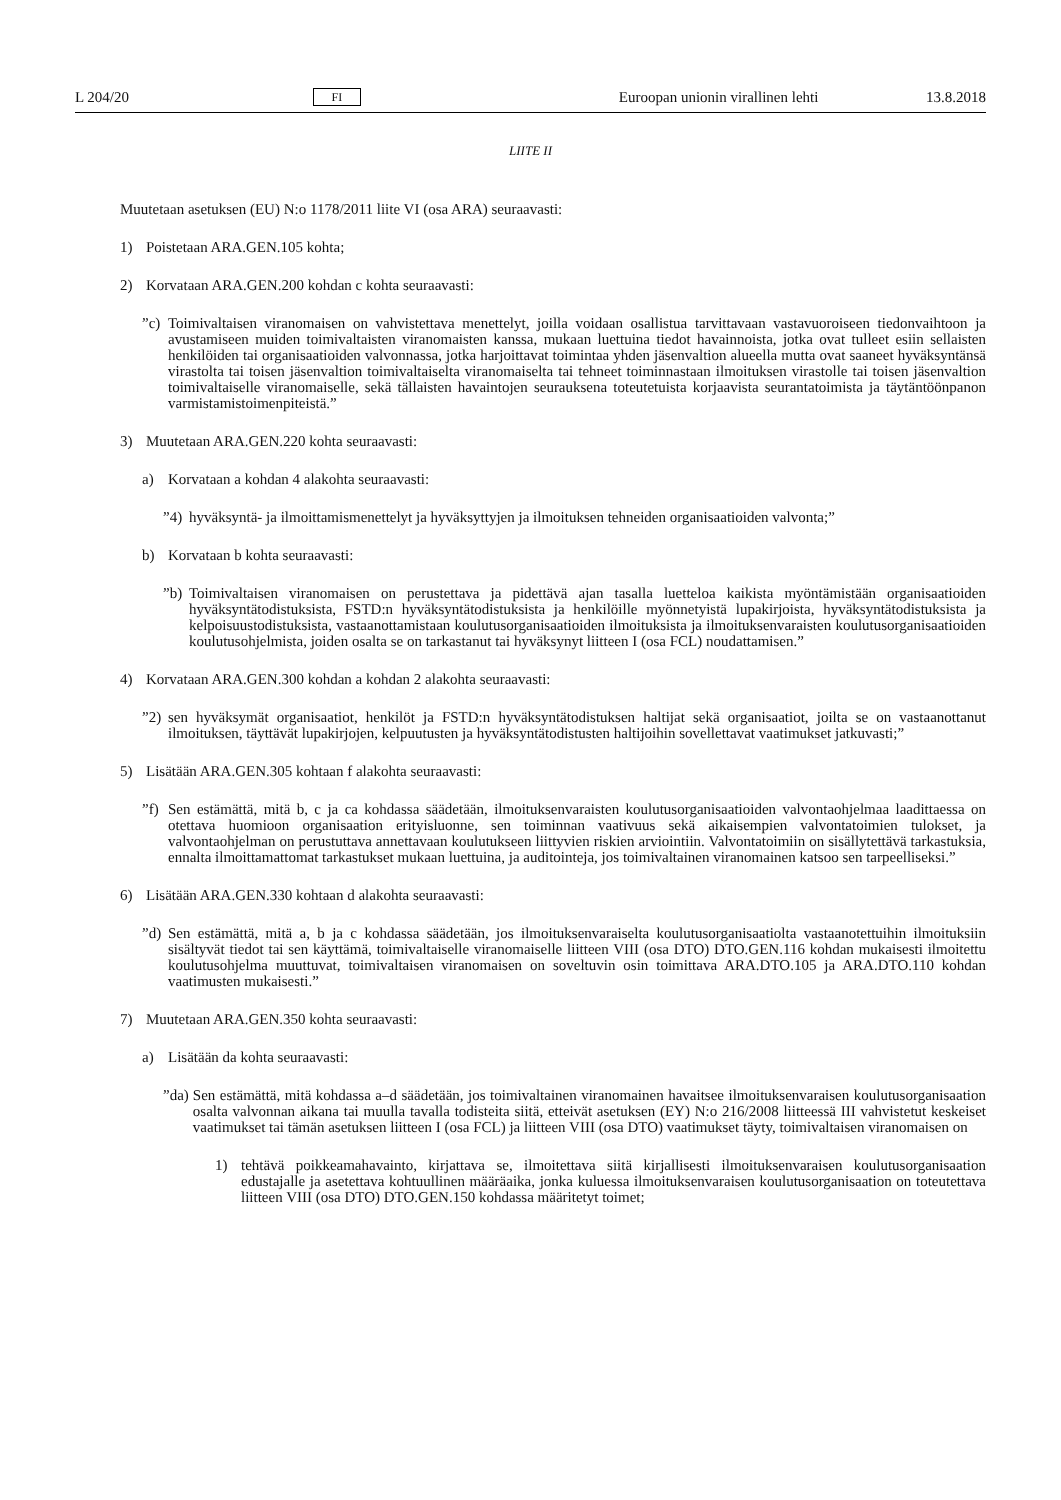L 204/20 FI Euroopan unionin virallinen lehti 13.8.2018
LIITE II
Muutetaan asetuksen (EU) N:o 1178/2011 liite VI (osa ARA) seuraavasti:
1) Poistetaan ARA.GEN.105 kohta;
2) Korvataan ARA.GEN.200 kohdan c kohta seuraavasti:
”c) Toimivaltaisen viranomaisen on vahvistettava menettelyt, joilla voidaan osallistua tarvittavaan vastavuoroiseen tiedonvaihtoon ja avustamiseen muiden toimivaltaisten viranomaisten kanssa, mukaan luettuina tiedot havainnoista, jotka ovat tulleet esiin sellaisten henkilöiden tai organisaatioiden valvonnassa, jotka harjoittavat toimintaa yhden jäsenvaltion alueella mutta ovat saaneet hyväksyntänsä virastolta tai toisen jäsenvaltion toimivaltaiselta viranomaiselta tai tehneet toiminnastaan ilmoituksen virastolle tai toisen jäsenvaltion toimivaltaiselle viranomaiselle, sekä tällaisten havaintojen seurauksena toteutetuista korjaavista seurantatoimista ja täytäntöönpanon varmistamistoimenpiteistä.”
3) Muutetaan ARA.GEN.220 kohta seuraavasti:
a) Korvataan a kohdan 4 alakohta seuraavasti:
”4) hyväksyntä- ja ilmoittamismenettelyt ja hyväksyttyjen ja ilmoituksen tehneiden organisaatioiden valvonta;”
b) Korvataan b kohta seuraavasti:
”b) Toimivaltaisen viranomaisen on perustettava ja pidettävä ajan tasalla luetteloa kaikista myöntämistään organisaatioiden hyväksyntätodistuksista, FSTD:n hyväksyntätodistuksista ja henkilöille myönnetyistä lupakirjoista, hyväksyntätodistuksista ja kelpoisuustodistuksista, vastaanottamistaan koulutusorganisaatioiden ilmoituksista ja ilmoituksenvaraisten koulutusorganisaatioiden koulutusohjelmista, joiden osalta se on tarkastanut tai hyväksynyt liitteen I (osa FCL) noudattamisen.”
4) Korvataan ARA.GEN.300 kohdan a kohdan 2 alakohta seuraavasti:
”2) sen hyväksymät organisaatiot, henkilöt ja FSTD:n hyväksyntätodistuksen haltijat sekä organisaatiot, joilta se on vastaanottanut ilmoituksen, täyttävät lupakirjojen, kelpuutusten ja hyväksyntätodistusten haltijoihin sovellettavat vaatimukset jatkuvasti;”
5) Lisätään ARA.GEN.305 kohtaan f alakohta seuraavasti:
”f) Sen estämättä, mitä b, c ja ca kohdassa säädetään, ilmoituksenvaraisten koulutusorganisaatioiden valvontaohjelmaa laadittaessa on otettava huomioon organisaation erityisluonne, sen toiminnan vaativuus sekä aikaisempien valvontatoimien tulokset, ja valvontaohjelman on perustuttava annettavaan koulutukseen liittyvien riskien arviointiin. Valvontatoimiin on sisällytettävä tarkastuksia, ennalta ilmoittamattomat tarkastukset mukaan luettuina, ja auditointeja, jos toimivaltainen viranomainen katsoo sen tarpeelliseksi.”
6) Lisätään ARA.GEN.330 kohtaan d alakohta seuraavasti:
”d) Sen estämättä, mitä a, b ja c kohdassa säädetään, jos ilmoituksenvaraiselta koulutusorganisaatiolta vastaanotettuihin ilmoituksiin sisältyvät tiedot tai sen käyttämä, toimivaltaiselle viranomaiselle liitteen VIII (osa DTO) DTO.GEN.116 kohdan mukaisesti ilmoitettu koulutusohjelma muuttuvat, toimivaltaisen viranomaisen on soveltuvin osin toimittava ARA.DTO.105 ja ARA.DTO.110 kohdan vaatimusten mukaisesti.”
7) Muutetaan ARA.GEN.350 kohta seuraavasti:
a) Lisätään da kohta seuraavasti:
”da) Sen estämättä, mitä kohdassa a–d säädetään, jos toimivaltainen viranomainen havaitsee ilmoituksenvaraisen koulutusorganisaation osalta valvonnan aikana tai muulla tavalla todisteita siitä, etteivät asetuksen (EY) N:o 216/2008 liitteessä III vahvistetut keskeiset vaatimukset tai tämän asetuksen liitteen I (osa FCL) ja liitteen VIII (osa DTO) vaatimukset täyty, toimivaltaisen viranomaisen on
1) tehtävä poikkeamahavainto, kirjattava se, ilmoitettava siitä kirjallisesti ilmoituksenvaraisen koulutusorganisaation edustajalle ja asetettava kohtuullinen määräaika, jonka kuluessa ilmoituksenvaraisen koulutusorganisaation on toteutettava liitteen VIII (osa DTO) DTO.GEN.150 kohdassa määritetyt toimet;